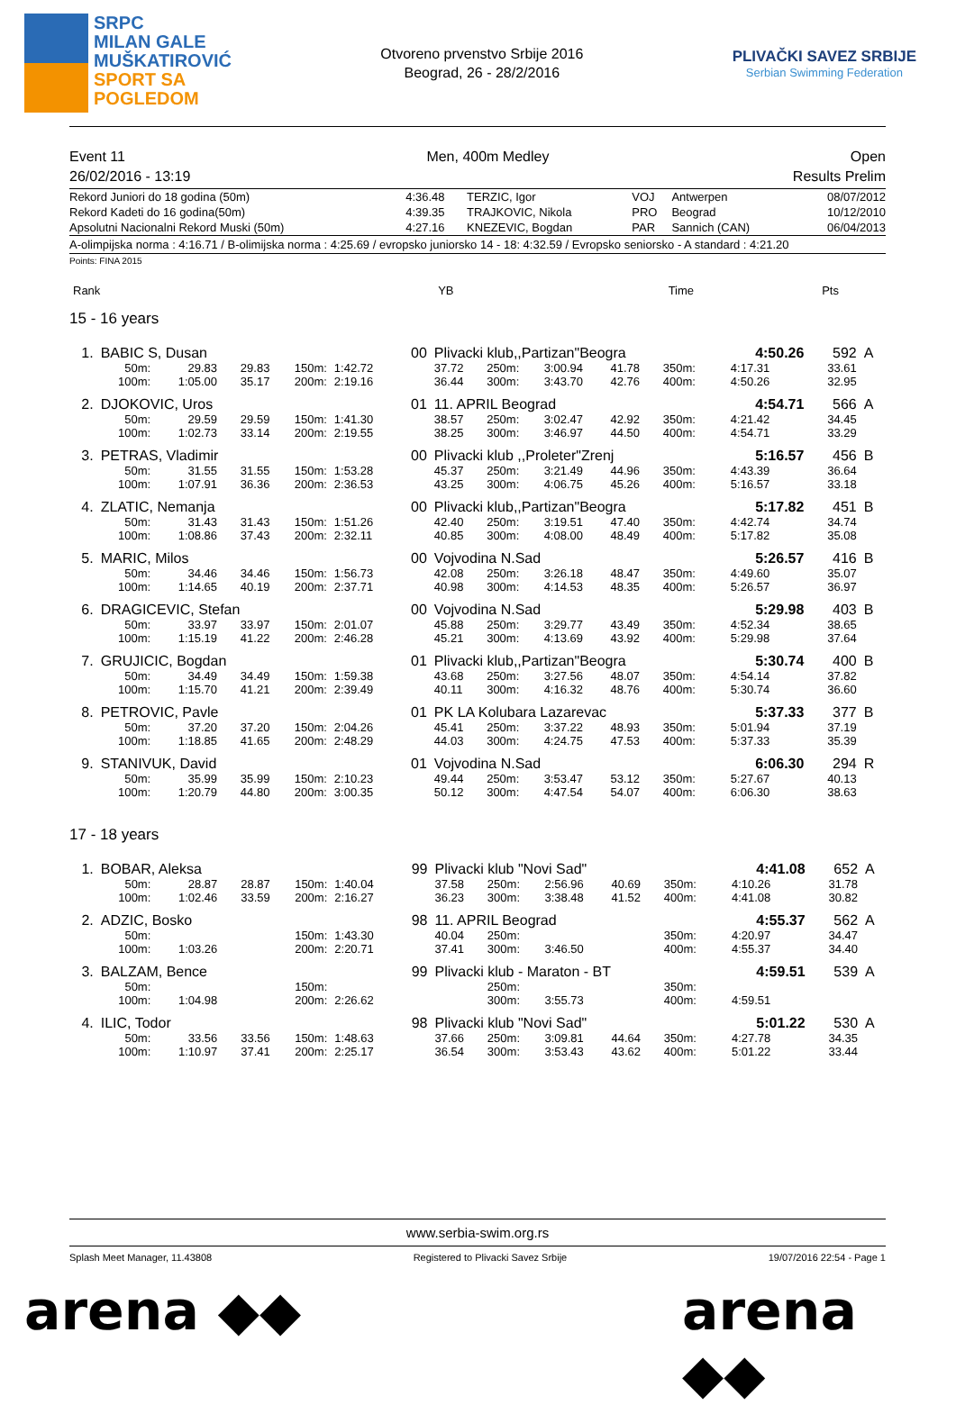SRPC
MILAN GALE
MUŠKATIROVIĆ
SPORT SA
POGLEDOM
Otvoreno prvenstvo Srbije 2016
Beograd, 26 - 28/2/2016
PLIVAČKI SAVEZ SRBIJE
Serbian Swimming Federation
Event 11 Men, 400m Medley Open
26/02/2016 - 13:19 Results Prelim
| Rekord Juniori do 18 godina (50m) | 4:36.48 | TERZIC, Igor | VOJ | Antwerpen | 08/07/2012 |
| Rekord Kadeti do 16 godina(50m) | 4:39.35 | TRAJKOVIC, Nikola | PRO | Beograd | 10/12/2010 |
| Apsolutni Nacionalni Rekord Muski (50m) | 4:27.16 | KNEZEVIC, Bogdan | PAR | Sannich (CAN) | 06/04/2013 |
A-olimpijska norma : 4:16.71 / B-olimijska norma : 4:25.69 / evropsko juniorsko 14 - 18: 4:32.59 / Evropsko seniorsko - A standard : 4:21.20
Points: FINA 2015
| Rank | | YB | | Time | Pts | |
15 - 16 years
| 1. | BABIC S, Dusan | | | | | 00 | Plivacki klub,,Partizan"Beogra | | | | | | 4:50.26 | 592 | A |
| | 50m: | 29.83 | 29.83 | 150m: | 1:42.72 | | 37.72 | 250m: | 3:00.94 | 41.78 | 350m: | | 4:17.31 | 33.61 | |
| | 100m: | 1:05.00 | 35.17 | 200m: | 2:19.16 | | 36.44 | 300m: | 3:43.70 | 42.76 | 400m: | | 4:50.26 | 32.95 | |
| 2. | DJOKOVIC, Uros | | | | | 01 | 11. APRIL Beograd | | | | | | 4:54.71 | 566 | A |
| | 50m: | 29.59 | 29.59 | 150m: | 1:41.30 | | 38.57 | 250m: | 3:02.47 | 42.92 | 350m: | | 4:21.42 | 34.45 | |
| | 100m: | 1:02.73 | 33.14 | 200m: | 2:19.55 | | 38.25 | 300m: | 3:46.97 | 44.50 | 400m: | | 4:54.71 | 33.29 | |
| 3. | PETRAS, Vladimir | | | | | 00 | Plivacki klub ,,Proleter"Zrenj | | | | | | 5:16.57 | 456 | B |
| | 50m: | 31.55 | 31.55 | 150m: | 1:53.28 | | 45.37 | 250m: | 3:21.49 | 44.96 | 350m: | | 4:43.39 | 36.64 | |
| | 100m: | 1:07.91 | 36.36 | 200m: | 2:36.53 | | 43.25 | 300m: | 4:06.75 | 45.26 | 400m: | | 5:16.57 | 33.18 | |
| 4. | ZLATIC, Nemanja | | | | | 00 | Plivacki klub,,Partizan"Beogra | | | | | | 5:17.82 | 451 | B |
| | 50m: | 31.43 | 31.43 | 150m: | 1:51.26 | | 42.40 | 250m: | 3:19.51 | 47.40 | 350m: | | 4:42.74 | 34.74 | |
| | 100m: | 1:08.86 | 37.43 | 200m: | 2:32.11 | | 40.85 | 300m: | 4:08.00 | 48.49 | 400m: | | 5:17.82 | 35.08 | |
| 5. | MARIC, Milos | | | | | 00 | Vojvodina N.Sad | | | | | | 5:26.57 | 416 | B |
| | 50m: | 34.46 | 34.46 | 150m: | 1:56.73 | | 42.08 | 250m: | 3:26.18 | 48.47 | 350m: | | 4:49.60 | 35.07 | |
| | 100m: | 1:14.65 | 40.19 | 200m: | 2:37.71 | | 40.98 | 300m: | 4:14.53 | 48.35 | 400m: | | 5:26.57 | 36.97 | |
| 6. | DRAGICEVIC, Stefan | | | | | 00 | Vojvodina N.Sad | | | | | | 5:29.98 | 403 | B |
| | 50m: | 33.97 | 33.97 | 150m: | 2:01.07 | | 45.88 | 250m: | 3:29.77 | 43.49 | 350m: | | 4:52.34 | 38.65 | |
| | 100m: | 1:15.19 | 41.22 | 200m: | 2:46.28 | | 45.21 | 300m: | 4:13.69 | 43.92 | 400m: | | 5:29.98 | 37.64 | |
| 7. | GRUJICIC, Bogdan | | | | | 01 | Plivacki klub,,Partizan"Beogra | | | | | | 5:30.74 | 400 | B |
| | 50m: | 34.49 | 34.49 | 150m: | 1:59.38 | | 43.68 | 250m: | 3:27.56 | 48.07 | 350m: | | 4:54.14 | 37.82 | |
| | 100m: | 1:15.70 | 41.21 | 200m: | 2:39.49 | | 40.11 | 300m: | 4:16.32 | 48.76 | 400m: | | 5:30.74 | 36.60 | |
| 8. | PETROVIC, Pavle | | | | | 01 | PK LA Kolubara Lazarevac | | | | | | 5:37.33 | 377 | B |
| | 50m: | 37.20 | 37.20 | 150m: | 2:04.26 | | 45.41 | 250m: | 3:37.22 | 48.93 | 350m: | | 5:01.94 | 37.19 | |
| | 100m: | 1:18.85 | 41.65 | 200m: | 2:48.29 | | 44.03 | 300m: | 4:24.75 | 47.53 | 400m: | | 5:37.33 | 35.39 | |
| 9. | STANIVUK, David | | | | | 01 | Vojvodina N.Sad | | | | | | 6:06.30 | 294 | R |
| | 50m: | 35.99 | 35.99 | 150m: | 2:10.23 | | 49.44 | 250m: | 3:53.47 | 53.12 | 350m: | | 5:27.67 | 40.13 | |
| | 100m: | 1:20.79 | 44.80 | 200m: | 3:00.35 | | 50.12 | 300m: | 4:47.54 | 54.07 | 400m: | | 6:06.30 | 38.63 | |
17 - 18 years
| 1. | BOBAR, Aleksa | | | | | 99 | Plivacki klub "Novi Sad" | | | | | | 4:41.08 | 652 | A |
| | 50m: | 28.87 | 28.87 | 150m: | 1:40.04 | | 37.58 | 250m: | 2:56.96 | 40.69 | 350m: | | 4:10.26 | 31.78 | |
| | 100m: | 1:02.46 | 33.59 | 200m: | 2:16.27 | | 36.23 | 300m: | 3:38.48 | 41.52 | 400m: | | 4:41.08 | 30.82 | |
| 2. | ADZIC, Bosko | | | | | 98 | 11. APRIL Beograd | | | | | | 4:55.37 | 562 | A |
| | 50m: | | | 150m: | 1:43.30 | | 40.04 | 250m: | | | 350m: | | 4:20.97 | 34.47 | |
| | 100m: | 1:03.26 | | 200m: | 2:20.71 | | 37.41 | 300m: | 3:46.50 | | 400m: | | 4:55.37 | 34.40 | |
| 3. | BALZAM, Bence | | | | | 99 | Plivacki klub - Maraton - BT | | | | | | 4:59.51 | 539 | A |
| | 50m: | | | 150m: | | | | 250m: | | | 350m: | | | | |
| | 100m: | 1:04.98 | | 200m: | 2:26.62 | | | 300m: | 3:55.73 | | 400m: | | 4:59.51 | | |
| 4. | ILIC, Todor | | | | | 98 | Plivacki klub "Novi Sad" | | | | | | 5:01.22 | 530 | A |
| | 50m: | 33.56 | 33.56 | 150m: | 1:48.63 | | 37.66 | 250m: | 3:09.81 | 44.64 | 350m: | | 4:27.78 | 34.35 | |
| | 100m: | 1:10.97 | 37.41 | 200m: | 2:25.17 | | 36.54 | 300m: | 3:53.43 | 43.62 | 400m: | | 5:01.22 | 33.44 | |
www.serbia-swim.org.rs
Splash Meet Manager, 11.43808 Registered to Plivacki Savez Srbije 19/07/2016 22:54 - Page 1
arena ◆◆ arena ◆◆